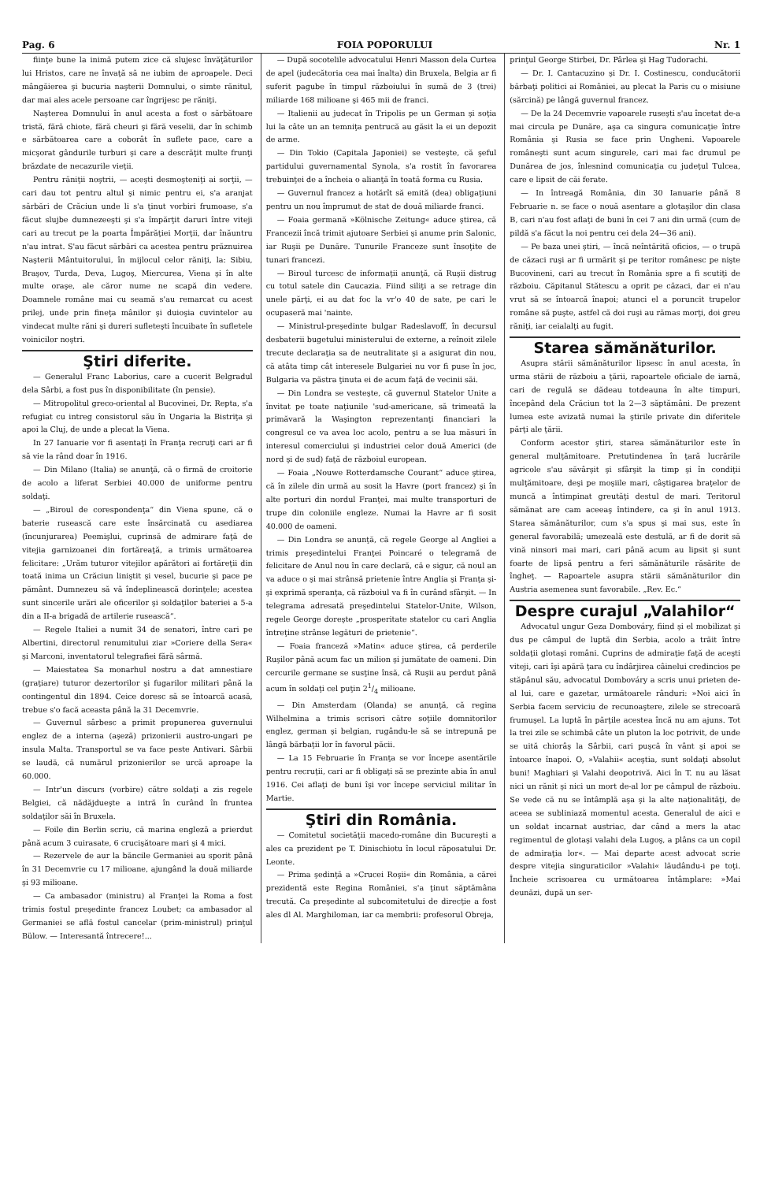Pag. 6 FOIA POPORULUI Nr. 1
fiinţe bune la inimă putem zice că slujesc învăţăturilor lui Hristos, care ne învaţă să ne iubim de aproapele. Deci mângăierea şi bucuria naşterii Domnului, o simte rănitul, dar mai ales acele persoane car îngrijesc pe răniţi.
Naşterea Domnului în anul acesta a fost o sărbătoare tristă, fără chiote, fără cheuri şi fără veselii, dar în schimb e sărbătoarea care a coborât în suflete pace, care a micşorat gândurile turburi şi care a descrăţit multe frunţi brăzdate de necazurile vieţii.
Pentru răniţii noştrii, — aceşti desmoşteniţi ai sorţii, — cari dau tot pentru altul şi nimic pentru ei, s'a aranjat sărbări de Crăciun unde li s'a ţinut vorbiri frumoase, s'a făcut slujbe dumnezeeşti şi s'a împărţit daruri între viteji cari au trecut pe la poarta Împărăţiei Morţii, dar înăuntru n'au intrat. S'au făcut sărbări ca acestea pentru prăznuirea Naşterii Mântuitorului, în mijlocul celor răniţi, la: Sibiu, Braşov, Turda, Deva, Lugoş, Miercurea, Viena şi în alte multe oraşe, ale căror nume ne scapă din vedere. Doamnele române mai cu seamă s'au remarcat cu acest prilej, unde prin fineţa mânilor şi duioşia cuvintelor au vindecat multe răni şi dureri sufleteşti încuibate în sufletele voinicilor noştri.
Ştiri diferite.
— Generalul Franc Laborius, care a cucerit Belgradul dela Sârbi, a fost pus în disponibilitate (în pensie).
— Mitropolitul greco-oriental al Bucovinei, Dr. Repta, s'a refugiat cu intreg consistorul său în Ungaria la Bistriţa şi apoi la Cluj, de unde a plecat la Viena.
In 27 Ianuarie vor fi asentaţi în Franţa recruţi cari ar fi să vie la rând doar în 1916.
— Din Milano (Italia) se anunţă, că o firmă de croitorie de acolo a liferat Serbiei 40.000 de uniforme pentru soldaţi.
— „Biroul de corespondenţa“ din Viena spune, că o baterie rusească care este însărcinată cu asediarea (încunjurarea) Peemişlui, cuprinsă de admirare faţă de vitejia garnizoanei din fortăreaţă, a trimis următoarea felicitare: „Urăm tuturor vitejilor apărători ai fortăreţii din toată inima un Crăciun liniştit şi vesel, bucurie şi pace pe pământ. Dumnezeu să vă îndeplinească dorinţele; acestea sunt sincerile urări ale oficerilor şi soldaţilor bateriei a 5-a din a II-a brigadă de artilerie rusească“.
— Regele Italiei a numit 34 de senatori, între cari pe Albertini, directorul renumitului ziar »Coriere della Sera« şi Marconi, inventatorul telegrafiei fără sârmă.
— Maiestatea Sa monarhul nostru a dat amnestiare (graţiare) tuturor dezertorilor şi fugarilor militari până la contingentul din 1894. Ceice doresc să se întoarcă acasă, trebue s'o facă aceasta până la 31 Decemvrie.
— Guvernul sârbesc a primit propunerea guvernului englez de a interna (aşeză) prizonierii austro-ungari pe insula Malta. Transportul se va face peste Antivari. Sârbii se laudă, că numărul prizonierilor se urcă aproape la 60.000.
— Intr'un discurs (vorbire) către soldaţi a zis regele Belgiei, că nădăjdueşte a intră în curând în fruntea soldaţilor săi în Bruxela.
— Foile din Berlin scriu, că marina englezā a prierdut până acum 3 cuirasate, 6 crucişătoare mari şi 4 mici.
— Rezervele de aur la băncile Germaniei au sporit până în 31 Decemvrie cu 17 milioane, ajungând la două miliarde şi 93 milioane.
— Ca ambasador (ministru) al Franţei la Roma a fost trimis fostul preşedinte francez Loubet; ca ambasador al Germaniei se află fostul cancelar (prim-ministrul) prinţul Bülow. — Interesantă întrecere!...
— După socotelile advocatului Henri Masson dela Curtea de apel (judecătoria cea mai înalta) din Bruxela, Belgia ar fi suferit pagube în timpul războiului în sumă de 3 (trei) miliarde 168 milioane şi 465 mii de franci.
— Italienii au judecat în Tripolis pe un German şi soţia lui la câte un an temniţa pentrucă au găsit la ei un depozit de arme.
— Din Tokio (Capitala Japoniei) se vesteşte, că şeful partidului guvernamental Synola, s'a rostit în favorarea trebuinţei de a încheia o alianţă în toată forma cu Rusia.
— Guvernul francez a hotărît să emită (dea) obligaţiuni pentru un nou împrumut de stat de două miliarde franci.
— Foaia germană »Kölnische Zeitung« aduce ştirea, că Francezii încă trimit ajutoare Serbiei şi anume prin Salonic, iar Ruşii pe Dunăre. Tunurile Franceze sunt însoţite de tunari francezi.
— Biroul turcesc de informaţii anunţă, că Ruşii distrug cu totul satele din Caucazia. Fiind siliţi a se retrage din unele părţi, ei au dat foc la vr'o 40 de sate, pe cari le ocupaseră mai 'nainte.
— Ministrul-preşedinte bulgar Radeslavoff, în decursul desbaterii bugetului ministerului de externe, a reînoit zilele trecute declaraţia sa de neutralitate şi a asigurat din nou, că atâta timp cât interesele Bulgariei nu vor fi puse în joc, Bulgaria va păstra ţinuta ei de acum faţă de vecinii săi.
— Din Londra se vesteşte, că guvernul Statelor Unite a învitat pe toate naţiunile 'sud-americane, să trimeată la primăvară la Waşington reprezentanţi financiari la congresul ce va avea loc acolo, pentru a se lua măsuri în interesul comerciului şi industriei celor două Americi (de nord şi de sud) faţă de războiul european.
— Foaia „Nouwe Rotterdamsche Courant“ aduce ştirea, că în zilele din urmă au sosit la Havre (port francez) şi în alte porturi din nordul Franţei, mai multe transporturi de trupe din coloniile engleze. Numai la Havre ar fi sosit 40.000 de oameni.
— Din Londra se anunţă, că regele George al Angliei a trimis preşedintelui Franţei Poincaré o telegramă de felicitare de Anul nou în care declară, că e sigur, că noul an va aduce o şi mai strânsă prietenie între Anglia şi Franţa şi-şi exprimă speranţa, că războiul va fi în curând sfârşit. — In telegrama adresată preşedintelui Statelor-Unite, Wilson, regele George doreşte „prosperitate statelor cu cari Anglia întreţine strânse legături de prietenie“.
— Foaia franceză »Matin« aduce ştirea, că perderile Ruşilor până acum fac un milion şi jumătate de oameni. Din cercurile germane se susţine însă, că Ruşii au perdut până acum în soldaţi cel puţin 21/4 milioane.
— Din Amsterdam (Olanda) se anunţă, că regina Wilhelmina a trimis scrisori către soţiile domnitorilor englez, german şi belgian, rugându-le să se intrepună pe lângă bărbaţii lor în favorul păcii.
— La 15 Februarie în Franţa se vor începe asentările pentru recruţii, cari ar fi obligaţi să se prezinte abia în anul 1916. Cei aflaţi de buni îşi vor începe serviciul militar în Martie.
Ştiri din România.
— Comitetul societăţii macedo-române din Bucureşti a ales ca prezident pe T. Dinischiotu în locul răposatului Dr. Leonte.
— Prima şedinţă a »Crucei Roşii« din România, a cărei prezidentă este Regina României, s'a ţinut săptămâna trecută. Ca preşedinte al subcomitetului de direcţie a fost ales dl Al. Marghiloman, iar ca membrii: profesorul Obreja,
prinţul George Stirbei, Dr. Pârlea şi Hag Tudorachi.
— Dr. I. Cantacuzino şi Dr. I. Costinescu, conducătorii bărbaţi politici ai României, au plecat la Paris cu o misiune (sărcină) pe lângă guvernul francez.
— De la 24 Decemvrie vapoarele ruseşti s'au încetat de-a mai circula pe Dunăre, aşa ca singura comunicaţie între România şi Rusia se face prin Ungheni. Vapoarele româneşti sunt acum singurele, cari mai fac drumul pe Dunărea de jos, înlesnind comunicaţia cu judeţul Tulcea, care e lipsit de căi ferate.
— In întreagă România, din 30 Ianuarie până 8 Februarie n. se face o nouă asentare a glotaşilor din clasa B, cari n'au fost aflaţi de buni în cei 7 ani din urmă (cum de pildă s'a făcut la noi pentru cei dela 24—36 ani).
— Pe baza unei ştiri, — încă neîntărită oficios, — o trupă de căzaci ruşi ar fi urmărit şi pe teritor românesc pe nişte Bucovineni, cari au trecut în România spre a fi scutiţi de războiu. Căpitanul Stătescu a oprit pe căzaci, dar ei n'au vrut să se întoarcă înapoi; atunci el a poruncit trupelor române să puşte, astfel că doi ruşi au rămas morţi, doi greu răniţi, iar ceialalţi au fugit.
Starea sămănăturilor.
Asupra stării sămănăturilor lipsesc în anul acesta, în urma stării de războiu a ţării, rapoartele oficiale de iarnă, cari de regulă se dădeau totdeauna în alte timpuri, începând dela Crăciun tot la 2—3 săptămâni. De prezent lumea este avizată numai la ştirile private din diferitele părţi ale ţării.
Conform acestor ştiri, starea sămănăturilor este în general mulţămitoare. Pretutindenea în ţară lucrările agricole s'au săvârşit şi sfârşit la timp şi în condiţii mulţămitoare, deşi pe moşiile mari, câştigarea braţelor de muncă a întimpinat greutăţi destul de mari. Teritorul sămănat are cam aceeaş întindere, ca şi în anul 1913. Starea sămănăturilor, cum s'a spus şi mai sus, este în general favorabilă; umezeală este destulă, ar fi de dorit să vină ninsori mai mari, cari până acum au lipsit şi sunt foarte de lipsă pentru a feri sămănăturile răsărite de îngheţ. — Rapoartele asupra stării sămănăturilor din Austria asemenea sunt favorabile. „Rev. Ec.“
Despre curajul „Valahilor“
Advocatul ungur Geza Dombováry, fiind şi el mobilizat şi dus pe câmpul de luptă din Serbia, acolo a trăit între soldaţii glotaşi români. Cuprins de admiraţie faţă de aceşti viteji, cari îşi apără ţara cu îndârjirea câinelui credincios pe stăpânul său, advocatul Dombováry a scris unui prieten de-al lui, care e gazetar, următoarele rânduri: »Noi aici în Serbia facem serviciu de recunoaştere, zilele se strecoară frumuşel. La luptă în părţile acestea încă nu am ajuns. Tot la trei zile se schimbă câte un pluton la loc potrivit, de unde se uită chiorâş la Sârbii, cari puşcă în vânt şi apoi se întoarce înapoi. O, »Valahii« aceştia, sunt soldaţi absolut buni! Maghiari şi Valahi deopotrivă. Aici în T. nu au lăsat nici un rănit şi nici un mort de-al lor pe câmpul de războiu. Se vede că nu se întâmplă aşa şi la alte naţionalităţi, de aceea se subliniază momentul acesta. Generalul de aici e un soldat incarnat austriac, dar când a mers la atac regimentul de glotaşi valahi dela Lugoş, a plâns ca un copil de admiraţia lor«. — Mai departe acest advocat scrie despre vitejia singuraticilor »Valahi« lăudându-i pe toţi. Încheie scrisoarea cu următoarea întâmplare: »Mai deunăzi, după un ser-